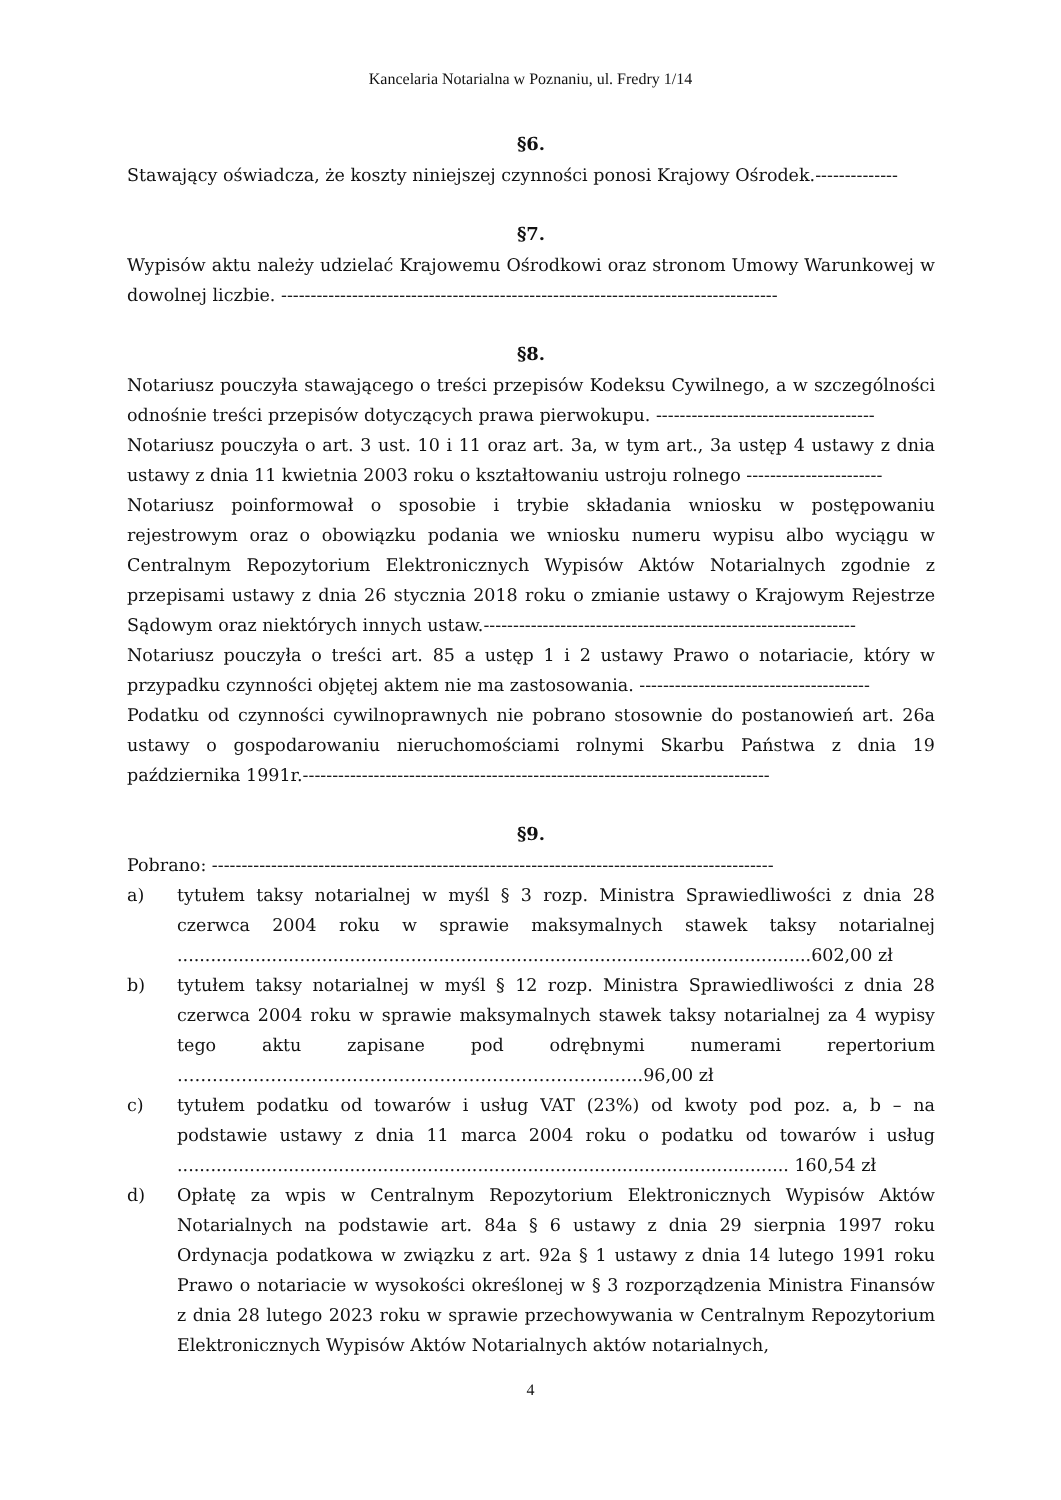Kancelaria Notarialna w Poznaniu, ul. Fredry 1/14
§6.
Stawający oświadcza, że koszty niniejszej czynności ponosi Krajowy Ośrodek.--------------
§7.
Wypisów aktu należy udzielać Krajowemu Ośrodkowi oraz stronom Umowy Warunkowej w dowolnej liczbie. ------------------------------------------------------------------------------------
§8.
Notariusz pouczyła stawającego o treści przepisów Kodeksu Cywilnego, a w szczególności odnośnie treści przepisów dotyczących prawa pierwokupu. -------------------------------------
Notariusz pouczyła o art. 3 ust. 10 i 11 oraz art. 3a, w tym art., 3a ustęp 4 ustawy z dnia ustawy z dnia 11 kwietnia 2003 roku o kształtowaniu ustroju rolnego -----------------------
Notariusz poinformował o sposobie i trybie składania wniosku w postępowaniu rejestrowym oraz o obowiązku podania we wniosku numeru wypisu albo wyciągu w Centralnym Repozytorium Elektronicznych Wypisów Aktów Notarialnych zgodnie z przepisami ustawy z dnia 26 stycznia 2018 roku o zmianie ustawy o Krajowym Rejestrze Sądowym oraz niektórych innych ustaw.---------------------------------------------------------------
Notariusz pouczyła o treści art. 85 a ustęp 1 i 2 ustawy Prawo o notariacie, który w przypadku czynności objętej aktem nie ma zastosowania. ---------------------------------------
Podatku od czynności cywilnoprawnych nie pobrano stosownie do postanowień art. 26a ustawy o gospodarowaniu nieruchomościami rolnymi Skarbu Państwa z dnia 19 października 1991r.-------------------------------------------------------------------------------
§9.
Pobrano: -----------------------------------------------------------------------------------------------
a) tytułem taksy notarialnej w myśl § 3 rozp. Ministra Sprawiedliwości z dnia 28 czerwca 2004 roku w sprawie maksymalnych stawek taksy notarialnej ..................................................................................................................602,00 zł
b) tytułem taksy notarialnej w myśl § 12 rozp. Ministra Sprawiedliwości z dnia 28 czerwca 2004 roku w sprawie maksymalnych stawek taksy notarialnej za 4 wypisy tego aktu zapisane pod odrębnymi numerami repertorium ……………………………………………………………………..96,00 zł
c) tytułem podatku od towarów i usług VAT (23%) od kwoty pod poz. a, b – na podstawie ustawy z dnia 11 marca 2004 roku o podatku od towarów i usług .............................................................................................................. 160,54 zł
d) Opłatę za wpis w Centralnym Repozytorium Elektronicznych Wypisów Aktów Notarialnych na podstawie art. 84a § 6 ustawy z dnia 29 sierpnia 1997 roku Ordynacja podatkowa w związku z art. 92a § 1 ustawy z dnia 14 lutego 1991 roku Prawo o notariacie w wysokości określonej w § 3 rozporządzenia Ministra Finansów z dnia 28 lutego 2023 roku w sprawie przechowywania w Centralnym Repozytorium Elektronicznych Wypisów Aktów Notarialnych aktów notarialnych,
4